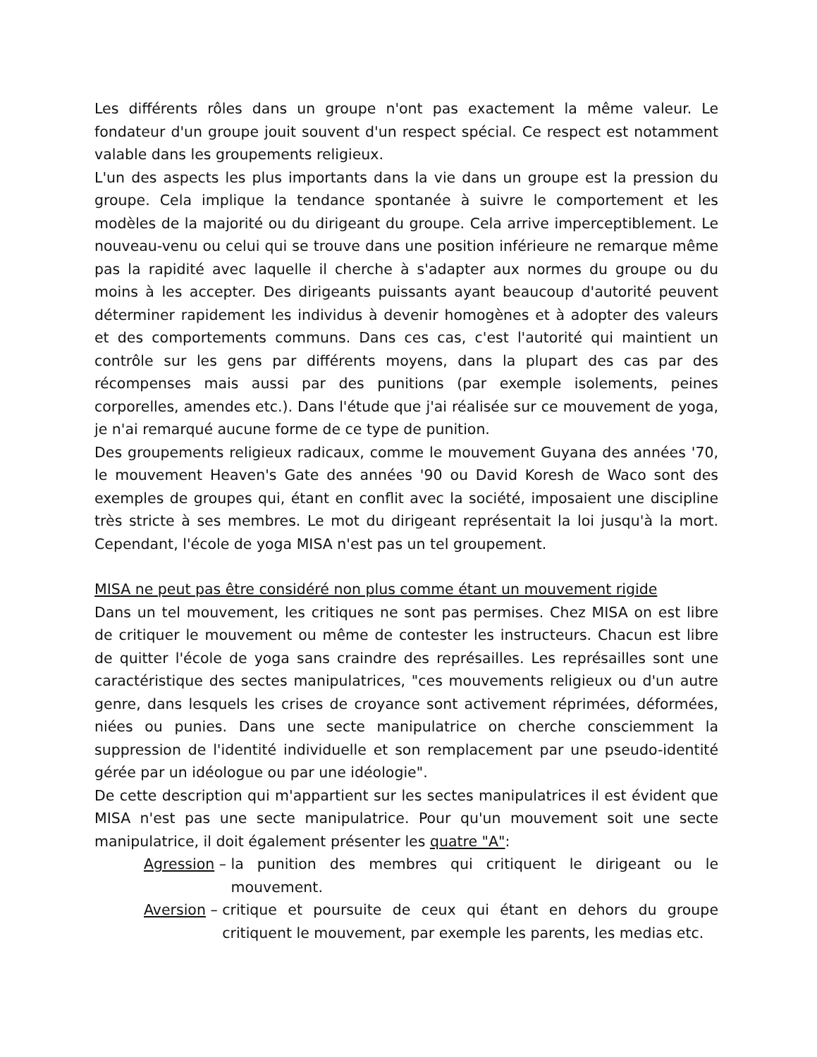Les différents rôles dans un groupe n'ont pas exactement la même valeur. Le fondateur d'un groupe jouit souvent d'un respect spécial. Ce respect est notamment valable dans les groupements religieux.
L'un des aspects les plus importants dans la vie dans un groupe est la pression du groupe. Cela implique la tendance spontanée à suivre le comportement et les modèles de la majorité ou du dirigeant du groupe. Cela arrive imperceptiblement. Le nouveau-venu ou celui qui se trouve dans une position inférieure ne remarque même pas la rapidité avec laquelle il cherche à s'adapter aux normes du groupe ou du moins à les accepter. Des dirigeants puissants ayant beaucoup d'autorité peuvent déterminer rapidement les individus à devenir homogènes et à adopter des valeurs et des comportements communs. Dans ces cas, c'est l'autorité qui maintient un contrôle sur les gens par différents moyens, dans la plupart des cas par des récompenses mais aussi par des punitions (par exemple isolements, peines corporelles, amendes etc.). Dans l'étude que j'ai réalisée sur ce mouvement de yoga, je n'ai remarqué aucune forme de ce type de punition.
Des groupements religieux radicaux, comme le mouvement Guyana des années '70, le mouvement Heaven's Gate des années '90 ou David Koresh de Waco sont des exemples de groupes qui, étant en conflit avec la société, imposaient une discipline très stricte à ses membres. Le mot du dirigeant représentait la loi jusqu'à la mort. Cependant, l'école de yoga MISA n'est pas un tel groupement.
MISA ne peut pas être considéré non plus comme étant un mouvement rigide
Dans un tel mouvement, les critiques ne sont pas permises. Chez MISA on est libre de critiquer le mouvement ou même de contester les instructeurs. Chacun est libre de quitter l'école de yoga sans craindre des représailles. Les représailles sont une caractéristique des sectes manipulatrices, "ces mouvements religieux ou d'un autre genre, dans lesquels les crises de croyance sont activement réprimées, déformées, niées ou punies. Dans une secte manipulatrice on cherche consciemment la suppression de l'identité individuelle et son remplacement par une pseudo-identité gérée par un idéologue ou par une idéologie".
De cette description qui m'appartient sur les sectes manipulatrices il est évident que MISA n'est pas une secte manipulatrice. Pour qu'un mouvement soit une secte manipulatrice, il doit également présenter les quatre "A":
Agression – la punition des membres qui critiquent le dirigeant ou le mouvement.
Aversion – critique et poursuite de ceux qui étant en dehors du groupe critiquent le mouvement, par exemple les parents, les medias etc.